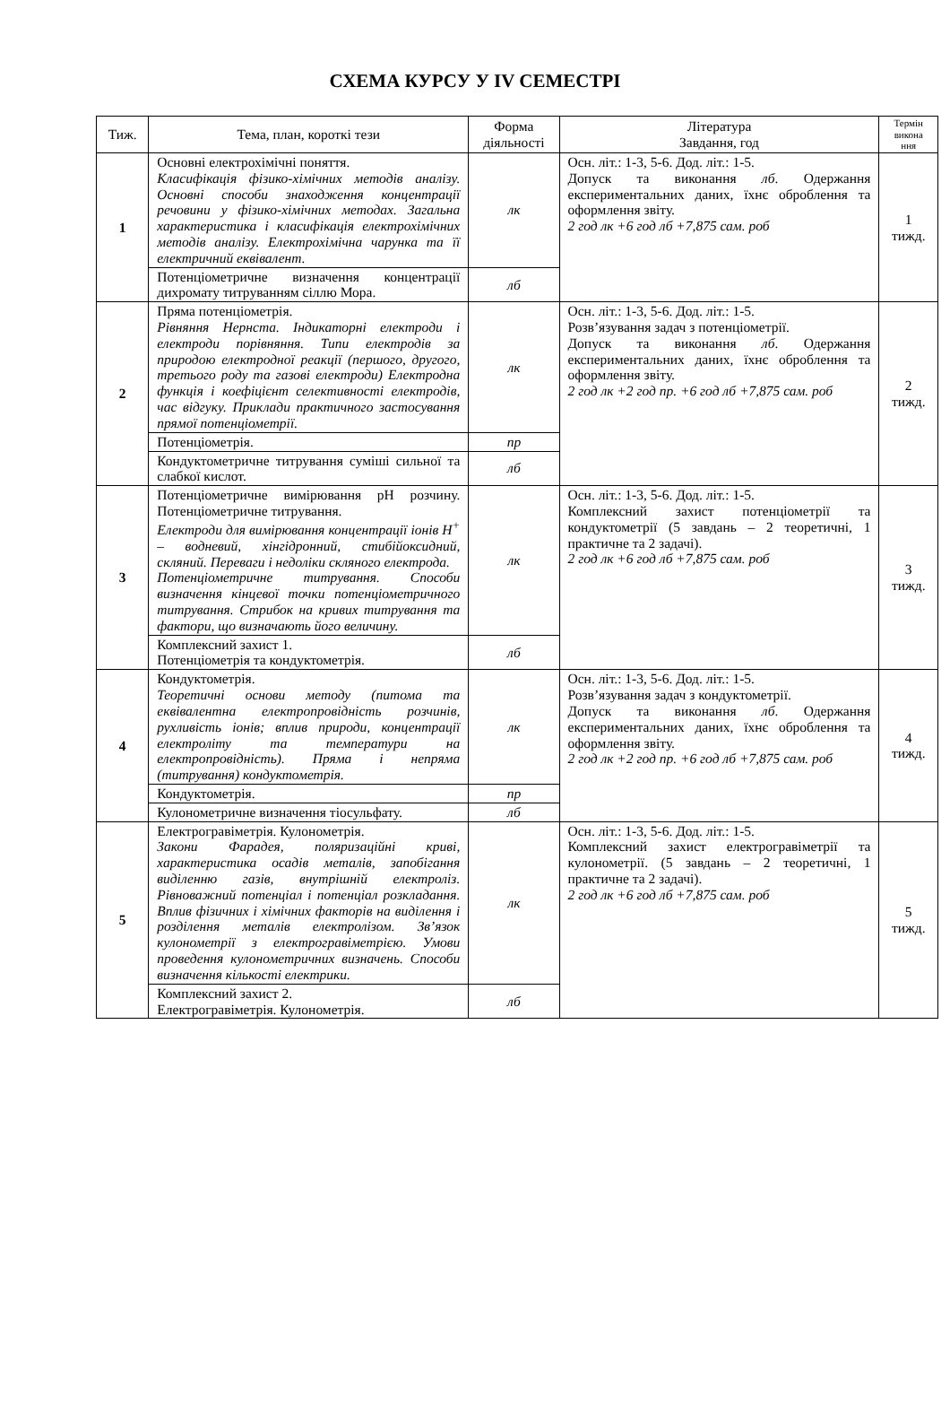СХЕМА КУРСУ У IV СЕМЕСТРІ
| Тиж. | Тема, план, короткі тези | Форма діяльності | Література Завдання, год | Термін викона ння |
| --- | --- | --- | --- | --- |
| 1 | Основні електрохімічні поняття. Класифікація фізико-хімічних методів аналізу. Основні способи знаходження концентрації речовини у фізико-хімічних методах. Загальна характеристика і класифікація електрохімічних методів аналізу. Електрохімічна чарунка та її електричний еквівалент. | лк | Осн. літ.: 1-3, 5-6. Дод. літ.: 1-5. Допуск та виконання лб . Одержання експериментальних даних, їхнє оброблення та оформлення звіту. 2 год лк +6 год лб +7,875 сам. роб | 1 тижд. |
| | Потенціометричне визначення концентрації дихромату титруванням сіллю Мора. | лб | | |
| 2 | Пряма потенціометрія. Рівняння Нернста. Індикаторні електроди і електроди порівняння. Типи електродів за природою електродної реакції (першого, другого, третього роду та газові електроди) Електродна функція і коефіцієнт селективності електродів, час відгуку. Приклади практичного застосування прямої потенціометрії. | лк | Осн. літ.: 1-3, 5-6. Дод. літ.: 1-5. Розв’язування задач з потенціометрії. Допуск та виконання лб . Одержання експериментальних даних, їхнє оброблення та оформлення звіту. 2 год лк +2 год пр. +6 год лб +7,875 сам. роб | 2 тижд. |
| | Потенціометрія. | пр | | |
| | Кондуктометричне титрування суміші сильної та слабкої кислот. | лб | | |
| 3 | Потенціометричне вимірювання pH розчину. Потенціометричне титрування. Електроди для вимірювання концентрації іонів H<sup>+</sup> – водневий, хінгідронний, стибійоксидний, скляний. Переваги і недоліки скляного електрода. Потенціометричне титрування. Способи визначення кінцевої точки потенціометричного титрування. Стрибок на кривих титрування та фактори, що визначають його величину. | лк | Осн. літ.: 1-3, 5-6. Дод. літ.: 1-5. Комплексний захист потенціометрії та кондуктометрії (5 завдань – 2 теоретичні, 1 практичне та 2 задачі). 2 год лк +6 год лб +7,875 сам. роб | 3 тижд. |
| | Комплексний захист 1. Потенціометрія та кондуктометрія. | лб | | |
| 4 | Кондуктометрія. Теоретичні основи методу (питома та еквівалентна електропровідність розчинів, рухливість іонів; вплив природи, концентрації електроліту та температури на електропровідність). Пряма і непряма (титрування) кондуктометрія. | лк | Осн. літ.: 1-3, 5-6. Дод. літ.: 1-5. Розв’язування задач з кондуктометрії. Допуск та виконання лб . Одержання експериментальних даних, їхнє оброблення та оформлення звіту. 2 год лк +2 год пр. +6 год лб +7,875 сам. роб | 4 тижд. |
| | Кондуктометрія. | пр | | |
| | Кулонометричне визначення тіосульфату. | лб | | |
| 5 | Електрогравіметрія. Кулонометрія. Закони Фарадея, поляризаційні криві, характеристика осадів металів, запобігання виділенню газів, внутрішній електроліз. Рівноважний потенціал і потенціал розкладання. Вплив фізичних і хімічних факторів на виділення і розділення металів електролізом. Зв’язок кулонометрії з електрогравіметрією. Умови проведення кулонометричних визначень. Способи визначення кількості електрики. | лк | Осн. літ.: 1-3, 5-6. Дод. літ.: 1-5. Комплексний захист електрогравіметрії та кулонометрії. (5 завдань – 2 теоретичні, 1 практичне та 2 задачі). 2 год лк +6 год лб +7,875 сам. роб | 5 тижд. |
| | Комплексний захист 2. Електрогравіметрія. Кулонометрія. | лб | | |